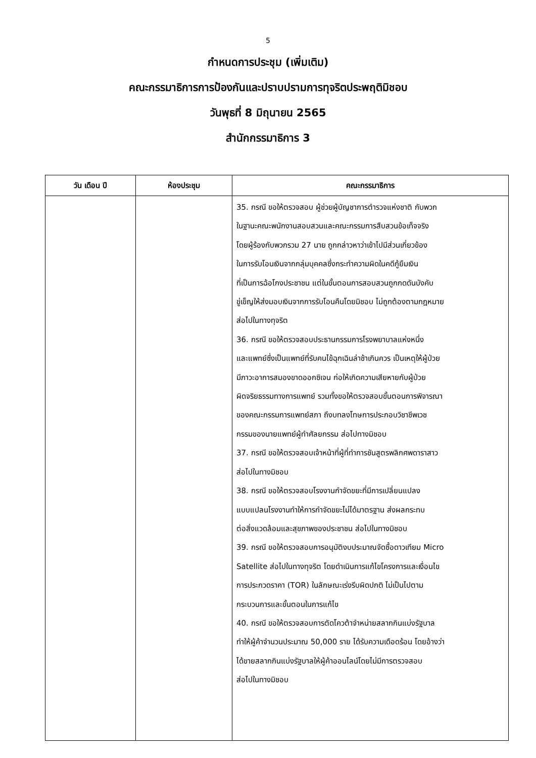5
กำหนดการประชุม (เพิ่มเติม)
คณะกรรมาธิการการป้องกันและปราบปรามการทุจริตประพฤติมิชอบ
วันพุธที่ 8 มิถุนายน 2565
สำนักกรรมาธิการ 3
| วัน เดือน ปี | ห้องประชุม | คณะกรรมาธิการ |
| --- | --- | --- |
| | | 35. กรณี ขอให้ตรวจสอบ ผู้ช่วยผู้บัญชาการตำรวจแห่งชาติ กับพวก ในฐานะคณะพนักงานสอบสวนและคณะกรรมการสืบสวนข้อเท็จจริง โดยผู้ร้องกับพวกรวม 27 นาย ถูกกล่าวหาว่าเข้าไปมีส่วนเกี่ยวข้อง ในการรับโอนเงินจากกลุ่มบุคคลซึ่งกระทำความผิดในคดีกู้ยืมเงิน ที่เป็นการฉ้อโกงประชาชน แต่ในขั้นตอนการสอบสวนถูกกดดันบังคับ ขู่เข็ญให้ส่งมอบเงินจากการรับโอนคืนโดยมิชอบ ไม่ถูกต้องตามกฎหมาย ส่อไปในทางทุจริต 36. กรณี ขอให้ตรวจสอบประธานกรรมการโรงพยาบาลแห่งหนึ่ง และแพทย์ซึ่งเป็นแพทย์ที่รับคนไข้ฉุกเฉินล่าช้าเกินควร เป็นเหตุให้ผู้ป่วย มีภาวะอาการสมองขาดออกซิเจน ก่อให้เกิดความเสียหายกับผู้ป่วย ผิดจริยธรรมทางการแพทย์ รวมทั้งขอให้ตรวจสอบขั้นตอนการพิจารณา ของคณะกรรมการแพทย์สภา ถึงบทลงโทษการประกอบวิชาชีพเวช กรรมของนายแพทย์ผู้ทำศัลยกรรม ส่อไปทางมิชอบ 37. กรณี ขอให้ตรวจสอบเจ้าหน้าที่ผู้ที่ทำการชันสูตรพลิกศพดาราสาว ส่อไปในทางมิชอบ 38. กรณี ขอให้ตรวจสอบโรงงานกำจัดขยะที่มีการเปลี่ยนแปลง แบบแปลนโรงงานทำให้การกำจัดขยะไม่ได้มาตรฐาน ส่งผลกระทบ ต่อสิ่งแวดล้อมและสุขภาพของประชาชน ส่อไปในทางมิชอบ 39. กรณี ขอให้ตรวจสอบการอนุมัติงบประมาณจัดซื้อดาวเทียม Micro Satellite ส่อไปในทางทุจริต โดยดำเนินการแก้ไขโครงการและเงื่อนไข การประกวดราคา (TOR) ในลักษณะเร่งรีบผิดปกติ ไม่เป็นไปตาม กระบวนการและขั้นตอนในการแก้ไข 40. กรณี ขอให้ตรวจสอบการตัดโควต้าจำหน่ายสลากกินแบ่งรัฐบาล ทำให้ผู้ค้าจำนวนประมาณ 50,000 ราย ได้รับความเดือดร้อน โดยอ้างว่า ได้ขายสลากกินแบ่งรัฐบาลให้ผู้ค้าออนไลน์โดยไม่มีการตรวจสอบ ส่อไปในทางมิชอบ |